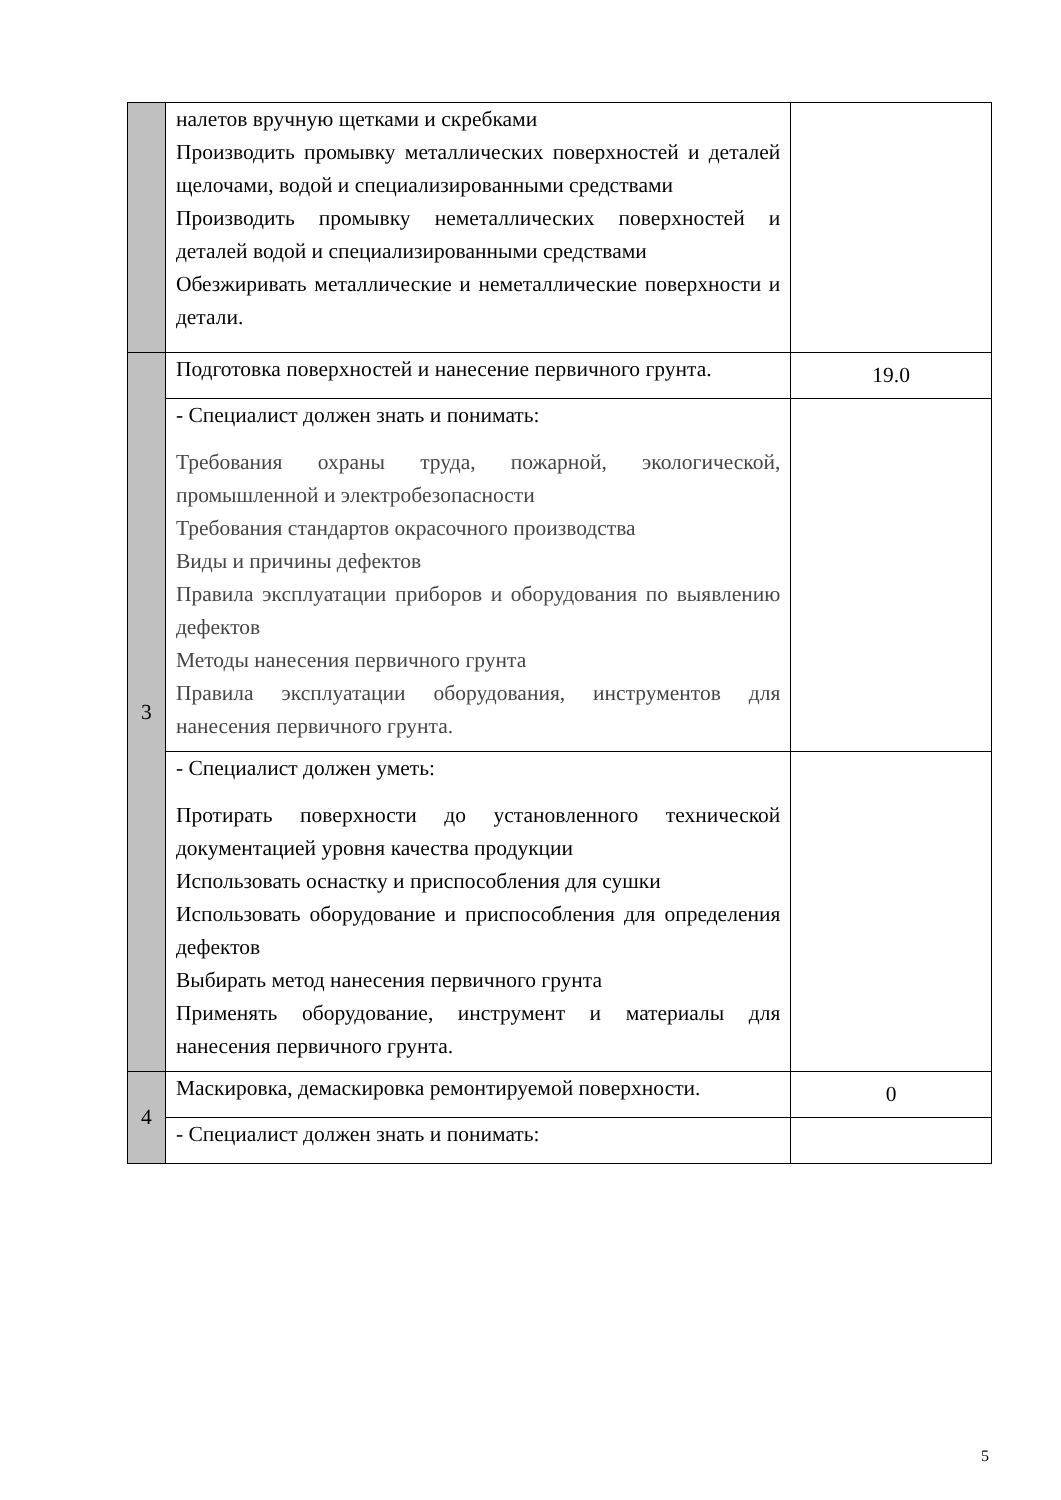| | налетов вручную щетками и скребками Производить промывку металлических поверхностей и деталей щелочами, водой и специализированными средствами Производить промывку неметаллических поверхностей и деталей водой и специализированными средствами Обезжиривать металлические и неметаллические поверхности и детали. | |
| 3 | Подготовка поверхностей и нанесение первичного грунта. | 19.0 |
| | - Специалист должен знать и понимать: Требования охраны труда, пожарной, экологической, промышленной и электробезопасности Требования стандартов окрасочного производства Виды и причины дефектов Правила эксплуатации приборов и оборудования по выявлению дефектов Методы нанесения первичного грунта Правила эксплуатации оборудования, инструментов для нанесения первичного грунта. | |
| | - Специалист должен уметь: Протирать поверхности до установленного технической документацией уровня качества продукции Использовать оснастку и приспособления для сушки Использовать оборудование и приспособления для определения дефектов Выбирать метод нанесения первичного грунта Применять оборудование, инструмент и материалы для нанесения первичного грунта. | |
| 4 | Маскировка, демаскировка ремонтируемой поверхности. | 0 |
| | - Специалист должен знать и понимать: | |
5